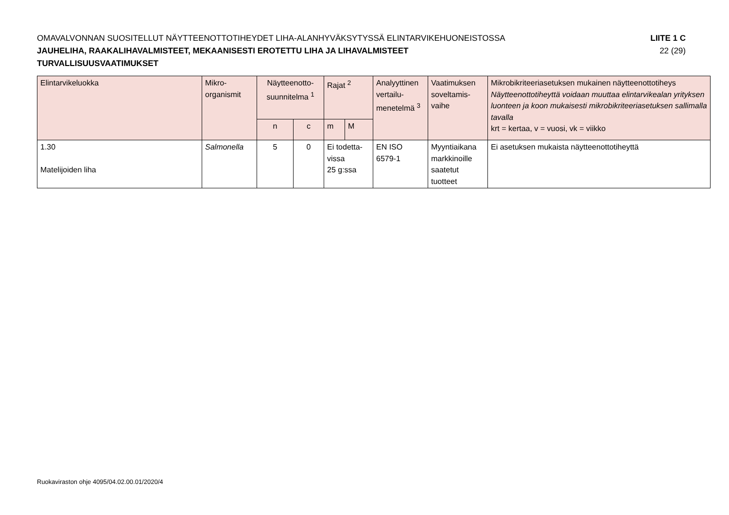OMAVALVONNAN SUOSITELLUT NÄYTTEENOTTOTIHEYDET LIHA-ALANHYVÄKSYTYSSÄ ELINTARVIKEHUONEISTOSSA LIITE 1 C
JAUHELIHA, RAAKALIHAVALMISTEET, MEKAANISESTI EROTETTU LIHA JA LIHAVALMISTEET 22 (29)
TURVALLISUUSVAATIMUKSET
| Elintarvikeluokka | Mikro- organismit | Näytteenotto- suunnitelma <sup>1</sup> | | Rajat <sup>2</sup> | | Analyyttinen vertailu- menetelmä <sup>3</sup> | Vaatimuksen soveltamis- vaihe | Mikrobikriteeriasetuksen mukainen näytteenottotiheys Näytteenottotiheyttä voidaan muuttaa elintarvikealan yrityksen luonteen ja koon mukaisesti mikrobikriteeriasetuksen sallimalla tavalla krt = kertaa, v = vuosi, vk = viikko |
| --- | --- | --- | --- | --- | --- | --- | --- | --- |
| | | n | c | m | M | | | |
| 1.30 Matelijoiden liha | Salmonella | 5 | 0 | Ei todetta- vissa 25 g:ssa | | EN ISO 6579-1 | Myyntiaikana markkinoille saatetut tuotteet | Ei asetuksen mukaista näytteenottotiheyttä |
Ruokaviraston ohje 4095/04.02.00.01/2020/4